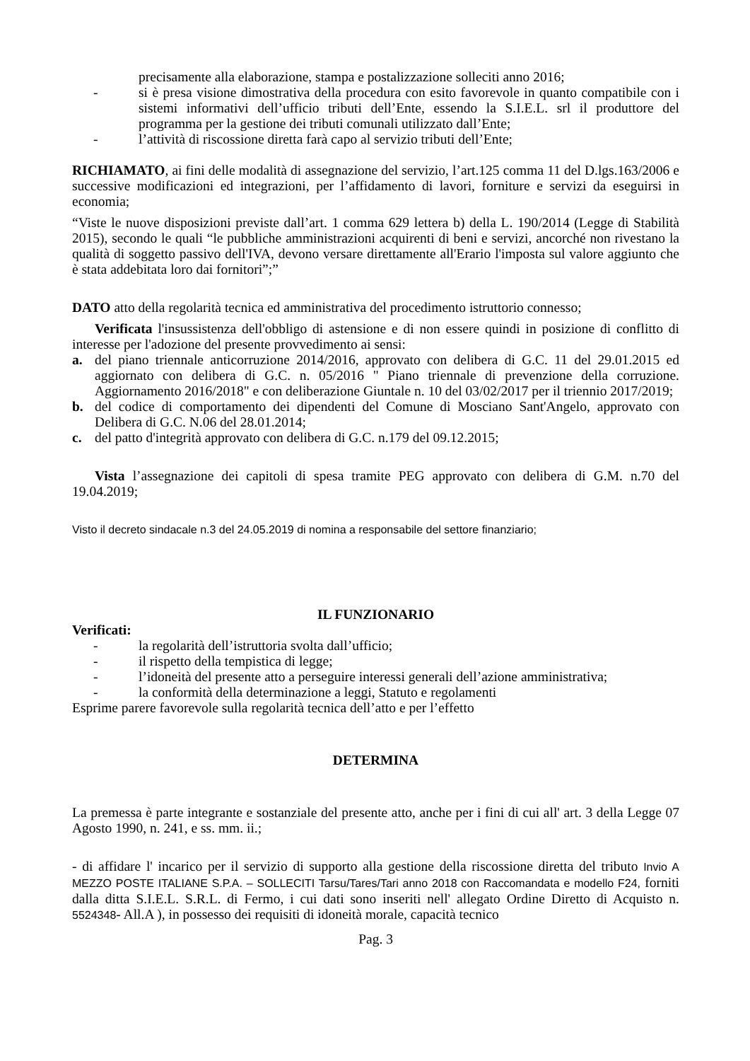precisamente alla elaborazione, stampa e postalizzazione solleciti anno 2016;
- si è presa visione dimostrativa della procedura con esito favorevole in quanto compatibile con i sistemi informativi dell’ufficio tributi dell’Ente, essendo la S.I.E.L. srl il produttore del programma per la gestione dei tributi comunali utilizzato dall’Ente;
- l’attività di riscossione diretta farà capo al servizio tributi dell’Ente;
RICHIAMATO, ai fini delle modalità di assegnazione del servizio, l’art.125 comma 11 del D.lgs.163/2006 e successive modificazioni ed integrazioni, per l’affidamento di lavori, forniture e servizi da eseguirsi in economia;
“Viste le nuove disposizioni previste dall’art. 1 comma 629 lettera b) della L. 190/2014 (Legge di Stabilità 2015), secondo le quali “le pubbliche amministrazioni acquirenti di beni e servizi, ancorché non rivestano la qualità di soggetto passivo dell'IVA, devono versare direttamente all'Erario l'imposta sul valore aggiunto che è stata addebitata loro dai fornitori”;”
DATO atto della regolarità tecnica ed amministrativa del procedimento istruttorio connesso;
Verificata l'insussistenza dell'obbligo di astensione e di non essere quindi in posizione di conflitto di interesse per l'adozione del presente provvedimento ai sensi:
a. del piano triennale anticorruzione 2014/2016, approvato con delibera di G.C. 11 del 29.01.2015 ed aggiornato con delibera di G.C. n. 05/2016 " Piano triennale di prevenzione della corruzione. Aggiornamento 2016/2018" e con deliberazione Giuntale n. 10 del 03/02/2017 per il triennio 2017/2019;
b. del codice di comportamento dei dipendenti del Comune di Mosciano Sant'Angelo, approvato con Delibera di G.C. N.06 del 28.01.2014;
c. del patto d'integrità approvato con delibera di G.C. n.179 del 09.12.2015;
Vista l’assegnazione dei capitoli di spesa tramite PEG approvato con delibera di G.M. n.70 del 19.04.2019;
Visto il decreto sindacale n.3 del 24.05.2019 di nomina a responsabile del settore finanziario;
IL FUNZIONARIO
Verificati:
- la regolarità dell’istruttoria svolta dall’ufficio;
- il rispetto della tempistica di legge;
- l’idoneità del presente atto a perseguire interessi generali dell’azione amministrativa;
- la conformità della determinazione a leggi, Statuto e regolamenti
Esprime parere favorevole sulla regolarità tecnica dell’atto e per l’effetto
DETERMINA
La premessa è parte integrante e sostanziale del presente atto, anche per i fini di cui all' art. 3 della Legge 07 Agosto 1990, n. 241, e ss. mm. ii.;
- di affidare l' incarico per il servizio di supporto alla gestione della riscossione diretta del tributo Invio A MEZZO POSTE ITALIANE S.P.A. – SOLLECITI Tarsu/Tares/Tari anno 2018 con Raccomandata e modello F24, forniti dalla ditta S.I.E.L. S.R.L. di Fermo, i cui dati sono inseriti nell' allegato Ordine Diretto di Acquisto n. 5524348- All.A ), in possesso dei requisiti di idoneità morale, capacità tecnico
Pag. 3